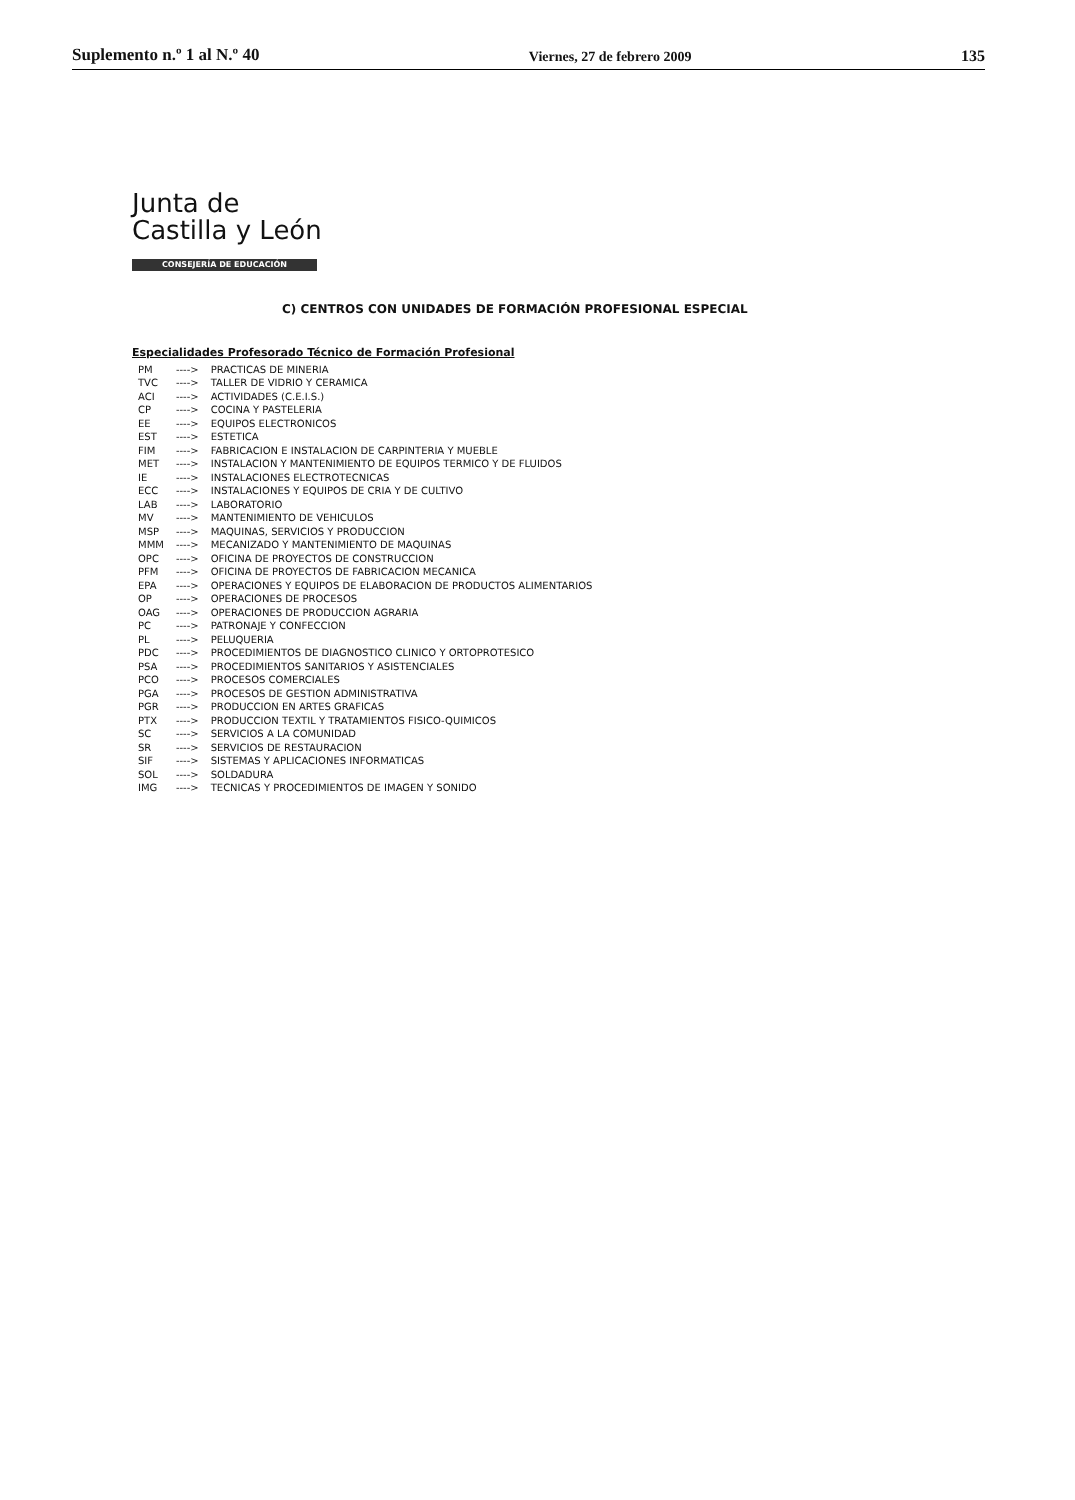Suplemento n.º 1 al N.º 40 Viernes, 27 de febrero 2009 135
Junta de
Castilla y León
CONSEJERÍA DE EDUCACIÓN
C) CENTROS CON UNIDADES DE FORMACIÓN PROFESIONAL ESPECIAL
Especialidades Profesorado Técnico de Formación Profesional
| PM | ----> | PRACTICAS DE MINERIA |
| TVC | ----> | TALLER DE VIDRIO Y CERAMICA |
| ACI | ----> | ACTIVIDADES (C.E.I.S.) |
| CP | ----> | COCINA Y PASTELERIA |
| EE | ----> | EQUIPOS ELECTRONICOS |
| EST | ----> | ESTETICA |
| FIM | ----> | FABRICACION E INSTALACION DE CARPINTERIA Y MUEBLE |
| MET | ----> | INSTALACION Y MANTENIMIENTO DE EQUIPOS TERMICO Y DE FLUIDOS |
| IE | ----> | INSTALACIONES ELECTROTECNICAS |
| ECC | ----> | INSTALACIONES Y EQUIPOS DE CRIA Y DE CULTIVO |
| LAB | ----> | LABORATORIO |
| MV | ----> | MANTENIMIENTO DE VEHICULOS |
| MSP | ----> | MAQUINAS, SERVICIOS Y PRODUCCION |
| MMM | ----> | MECANIZADO Y MANTENIMIENTO DE MAQUINAS |
| OPC | ----> | OFICINA DE PROYECTOS DE CONSTRUCCION |
| PFM | ----> | OFICINA DE PROYECTOS DE FABRICACION MECANICA |
| EPA | ----> | OPERACIONES Y EQUIPOS DE ELABORACION DE PRODUCTOS ALIMENTARIOS |
| OP | ----> | OPERACIONES DE PROCESOS |
| OAG | ----> | OPERACIONES DE PRODUCCION AGRARIA |
| PC | ----> | PATRONAJE Y CONFECCION |
| PL | ----> | PELUQUERIA |
| PDC | ----> | PROCEDIMIENTOS DE DIAGNOSTICO CLINICO Y ORTOPROTESICO |
| PSA | ----> | PROCEDIMIENTOS SANITARIOS Y ASISTENCIALES |
| PCO | ----> | PROCESOS COMERCIALES |
| PGA | ----> | PROCESOS DE GESTION ADMINISTRATIVA |
| PGR | ----> | PRODUCCION EN ARTES GRAFICAS |
| PTX | ----> | PRODUCCION TEXTIL Y TRATAMIENTOS FISICO-QUIMICOS |
| SC | ----> | SERVICIOS A LA COMUNIDAD |
| SR | ----> | SERVICIOS DE RESTAURACION |
| SIF | ----> | SISTEMAS Y APLICACIONES INFORMATICAS |
| SOL | ----> | SOLDADURA |
| IMG | ----> | TECNICAS Y PROCEDIMIENTOS DE IMAGEN Y SONIDO |